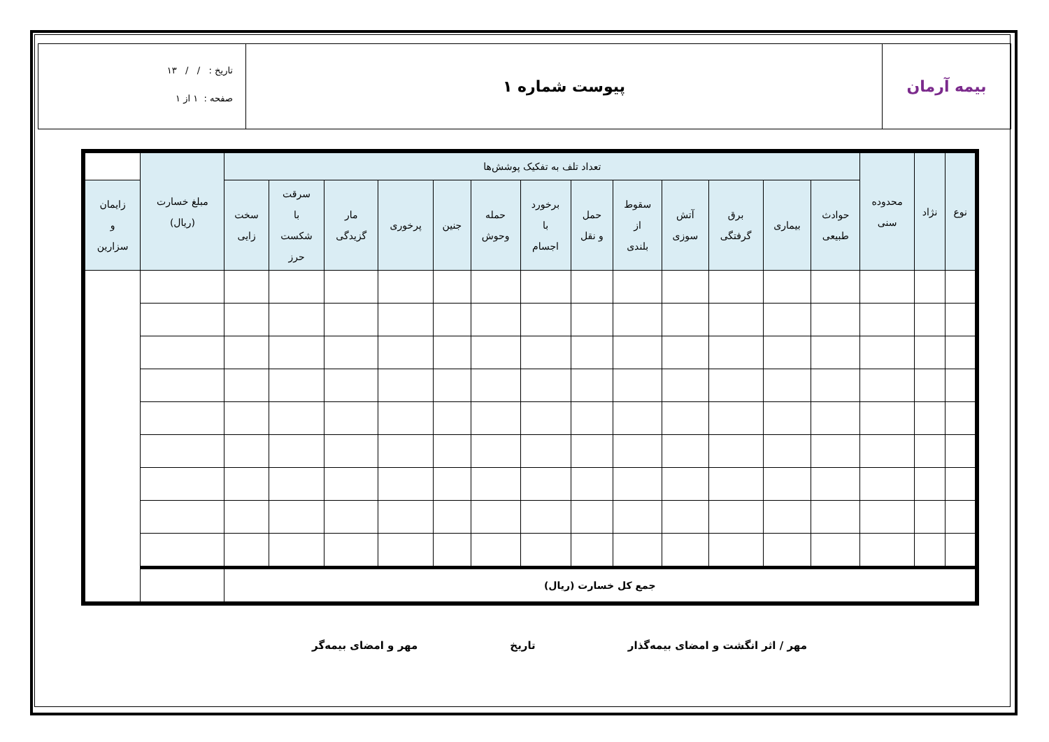بیمه آرمان پیوست شماره ۱
تاریخ : / / ۱۳
صفحه : ۱ از ۱
| نوع | نژاد | محدوده سنی | تعداد تلف به تفکیک پوشش‌ها | | | | | | | | | | | | | مبلغ خسارت (ریال) | |
| --- | --- | --- | --- | --- | --- | --- | --- | --- | --- | --- | --- | --- | --- | --- | --- | --- | --- |
| | | | حوادث طبیعی | بیماری | برق گرفتگی | آتش سوزی | سقوط از بلندی | حمل و نقل | برخورد با اجسام | حمله وحوش | جنین | پرخوری | مار گزیدگی | سرقت با شکست حرز | سخت زایی | | زایمان و سزارین |
| جمع کل خسارت (ریال) | | | | | | | | | | | | | | | | | |
مهر / اثر انگشت و امضای بیمه‌گذار تاریخ مهر و امضای بیمه‌گر